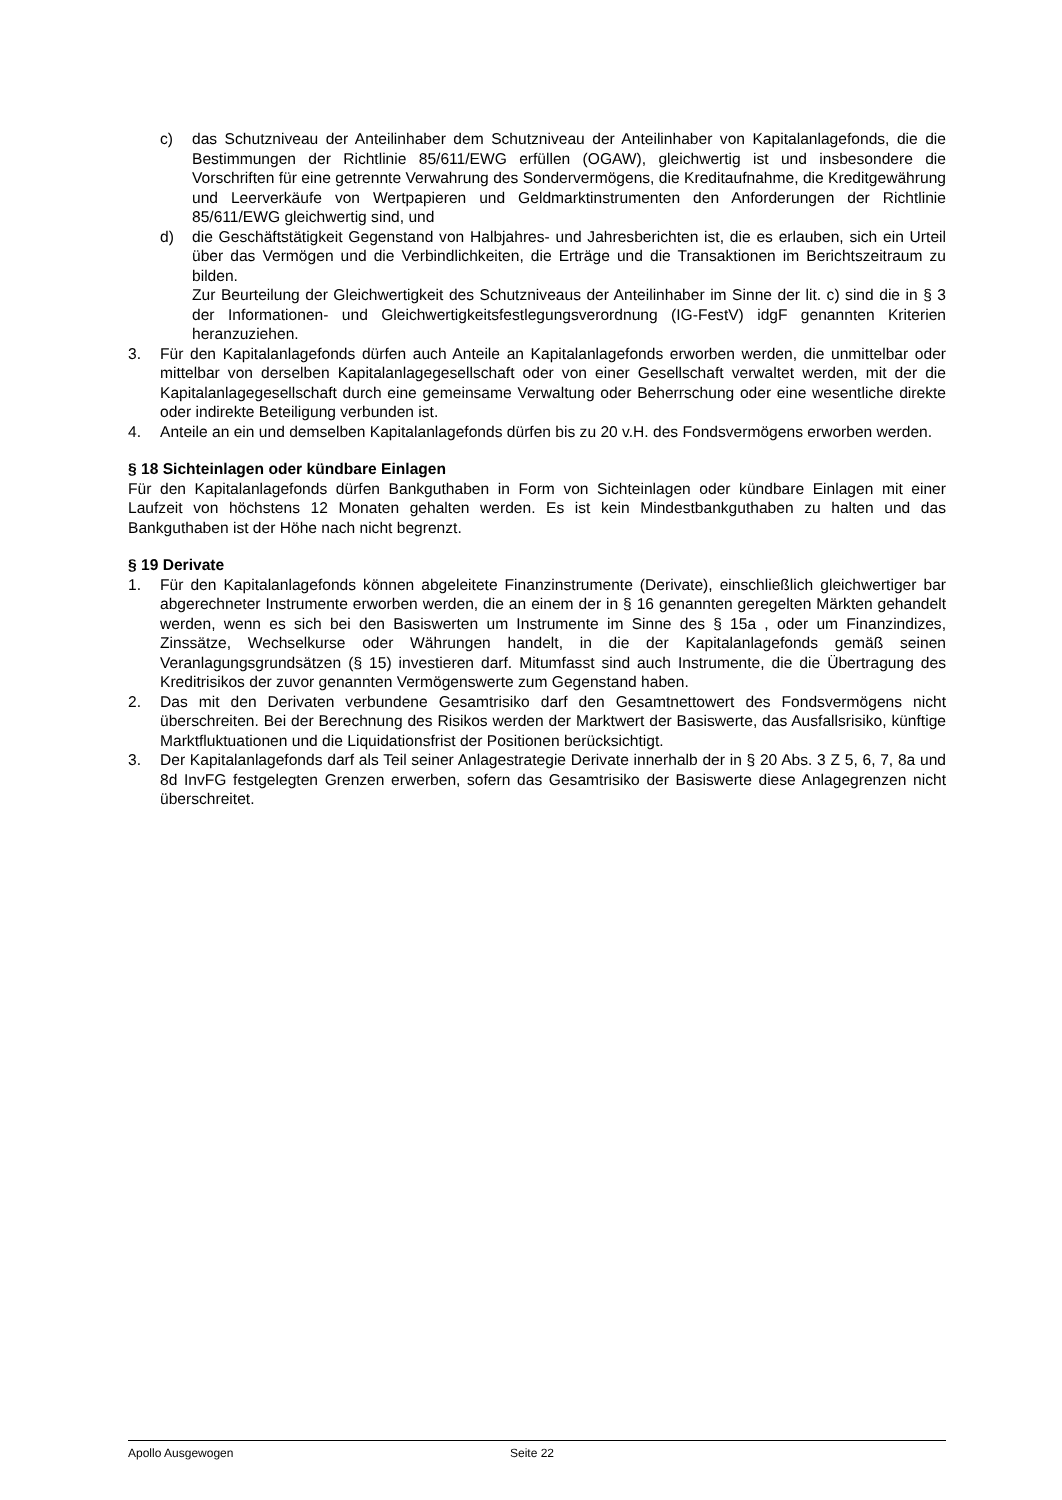c) das Schutzniveau der Anteilinhaber dem Schutzniveau der Anteilinhaber von Kapitalanlagefonds, die die Bestimmungen der Richtlinie 85/611/EWG erfüllen (OGAW), gleichwertig ist und insbesondere die Vorschriften für eine getrennte Verwahrung des Sondervermögens, die Kreditaufnahme, die Kreditgewährung und Leerverkäufe von Wertpapieren und Geldmarktinstrumenten den Anforderungen der Richtlinie 85/611/EWG gleichwertig sind, und
d) die Geschäftstätigkeit Gegenstand von Halbjahres- und Jahresberichten ist, die es erlauben, sich ein Urteil über das Vermögen und die Verbindlichkeiten, die Erträge und die Transaktionen im Berichtszeitraum zu bilden.
Zur Beurteilung der Gleichwertigkeit des Schutzniveaus der Anteilinhaber im Sinne der lit. c) sind die in § 3 der Informationen- und Gleichwertigkeitsfestlegungsverordnung (IG-FestV) idgF genannten Kriterien heranzuziehen.
3. Für den Kapitalanlagefonds dürfen auch Anteile an Kapitalanlagefonds erworben werden, die unmittelbar oder mittelbar von derselben Kapitalanlagegesellschaft oder von einer Gesellschaft verwaltet werden, mit der die Kapitalanlagegesellschaft durch eine gemeinsame Verwaltung oder Beherrschung oder eine wesentliche direkte oder indirekte Beteiligung verbunden ist.
4. Anteile an ein und demselben Kapitalanlagefonds dürfen bis zu 20 v.H. des Fondsvermögens erworben werden.
§ 18 Sichteinlagen oder kündbare Einlagen
Für den Kapitalanlagefonds dürfen Bankguthaben in Form von Sichteinlagen oder kündbare Einlagen mit einer Laufzeit von höchstens 12 Monaten gehalten werden. Es ist kein Mindestbankguthaben zu halten und das Bankguthaben ist der Höhe nach nicht begrenzt.
§ 19 Derivate
1. Für den Kapitalanlagefonds können abgeleitete Finanzinstrumente (Derivate), einschließlich gleichwertiger bar abgerechneter Instrumente erworben werden, die an einem der in § 16 genannten geregelten Märkten gehandelt werden, wenn es sich bei den Basiswerten um Instrumente im Sinne des § 15a , oder um Finanzindizes, Zinssätze, Wechselkurse oder Währungen handelt, in die der Kapitalanlagefonds gemäß seinen Veranlagungsgrundsätzen (§ 15) investieren darf. Mitumfasst sind auch Instrumente, die die Übertragung des Kreditrisikos der zuvor genannten Vermögenswerte zum Gegenstand haben.
2. Das mit den Derivaten verbundene Gesamtrisiko darf den Gesamtnettowert des Fondsvermögens nicht überschreiten. Bei der Berechnung des Risikos werden der Marktwert der Basiswerte, das Ausfallsrisiko, künftige Marktfluktuationen und die Liquidationsfrist der Positionen berücksichtigt.
3. Der Kapitalanlagefonds darf als Teil seiner Anlagestrategie Derivate innerhalb der in § 20 Abs. 3 Z 5, 6, 7, 8a und 8d InvFG festgelegten Grenzen erwerben, sofern das Gesamtrisiko der Basiswerte diese Anlagegrenzen nicht überschreitet.
Apollo Ausgewogen Seite 22